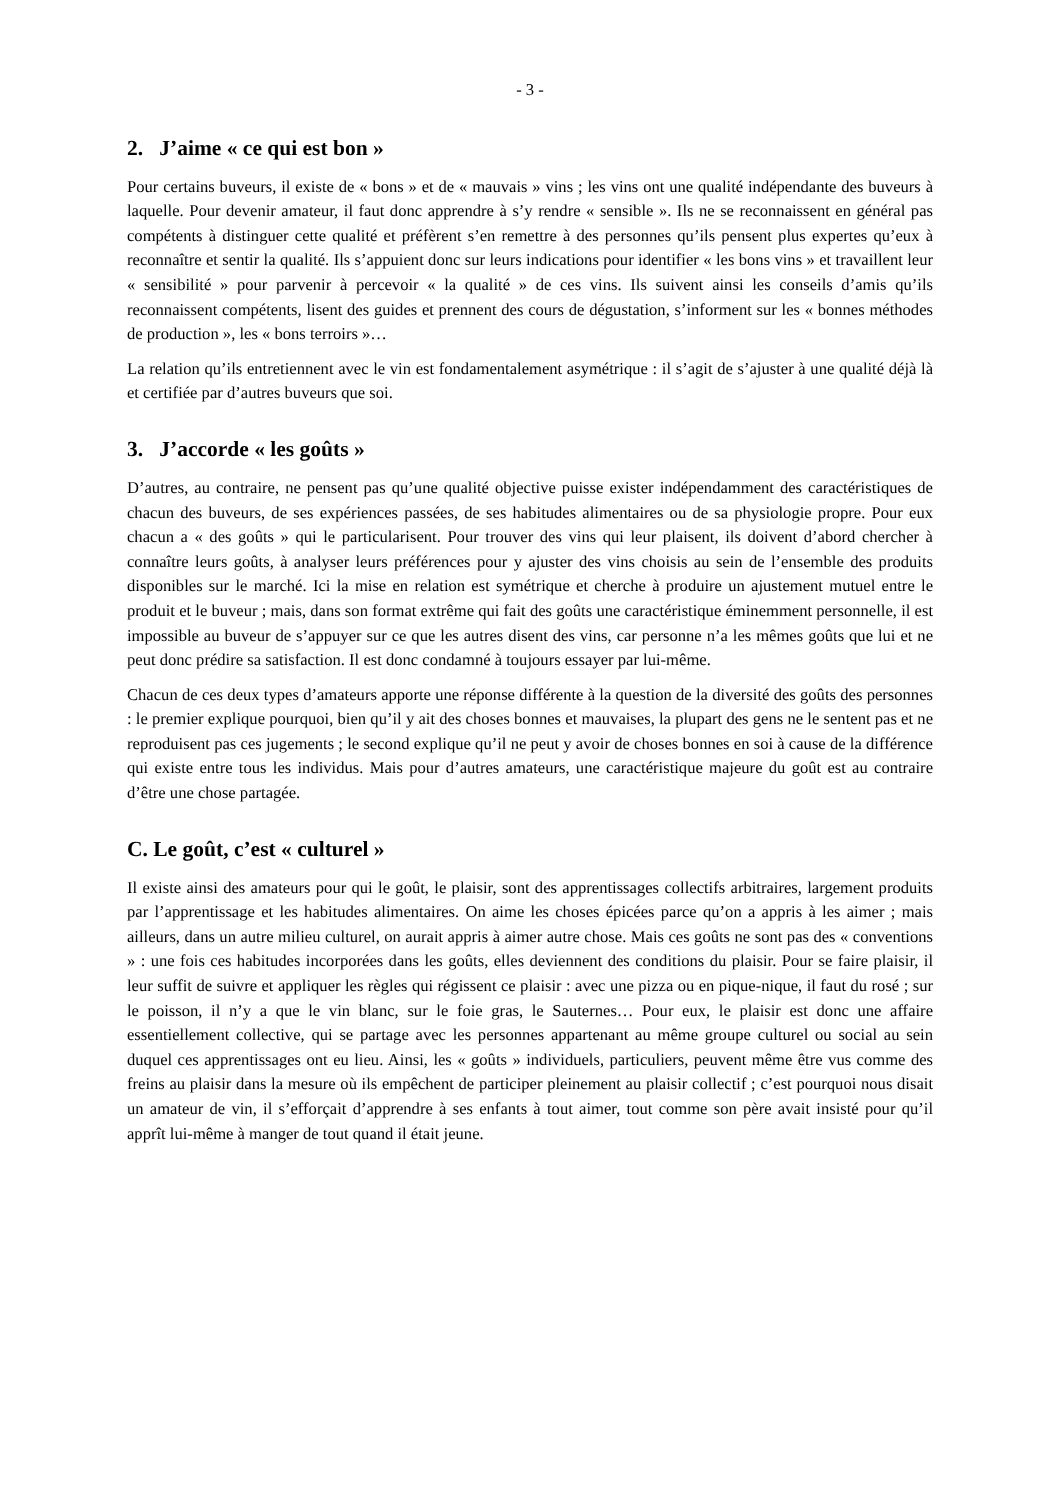- 3 -
2. J’aime « ce qui est bon »
Pour certains buveurs, il existe de « bons » et de « mauvais » vins ; les vins ont une qualité indépendante des buveurs à laquelle. Pour devenir amateur, il faut donc apprendre à s’y rendre « sensible ». Ils ne se reconnaissent en général pas compétents à distinguer cette qualité et préfèrent s’en remettre à des personnes qu’ils pensent plus expertes qu’eux à reconnaître et sentir la qualité. Ils s’appuient donc sur leurs indications pour identifier « les bons vins » et travaillent leur « sensibilité » pour parvenir à percevoir « la qualité » de ces vins. Ils suivent ainsi les conseils d’amis qu’ils reconnaissent compétents, lisent des guides et prennent des cours de dégustation, s’informent sur les « bonnes méthodes de production », les « bons terroirs »…
La relation qu’ils entretiennent avec le vin est fondamentalement asymétrique : il s’agit de s’ajuster à une qualité déjà là et certifiée par d’autres buveurs que soi.
3. J’accorde « les goûts »
D’autres, au contraire, ne pensent pas qu’une qualité objective puisse exister indépendamment des caractéristiques de chacun des buveurs, de ses expériences passées, de ses habitudes alimentaires ou de sa physiologie propre. Pour eux chacun a « des goûts » qui le particularisent. Pour trouver des vins qui leur plaisent, ils doivent d’abord chercher à connaître leurs goûts, à analyser leurs préférences pour y ajuster des vins choisis au sein de l’ensemble des produits disponibles sur le marché. Ici la mise en relation est symétrique et cherche à produire un ajustement mutuel entre le produit et le buveur ; mais, dans son format extrême qui fait des goûts une caractéristique éminemment personnelle, il est impossible au buveur de s’appuyer sur ce que les autres disent des vins, car personne n’a les mêmes goûts que lui et ne peut donc prédire sa satisfaction. Il est donc condamné à toujours essayer par lui-même.
Chacun de ces deux types d’amateurs apporte une réponse différente à la question de la diversité des goûts des personnes : le premier explique pourquoi, bien qu’il y ait des choses bonnes et mauvaises, la plupart des gens ne le sentent pas et ne reproduisent pas ces jugements ; le second explique qu’il ne peut y avoir de choses bonnes en soi à cause de la différence qui existe entre tous les individus. Mais pour d’autres amateurs, une caractéristique majeure du goût est au contraire d’être une chose partagée.
C. Le goût, c’est « culturel »
Il existe ainsi des amateurs pour qui le goût, le plaisir, sont des apprentissages collectifs arbitraires, largement produits par l’apprentissage et les habitudes alimentaires. On aime les choses épicées parce qu’on a appris à les aimer ; mais ailleurs, dans un autre milieu culturel, on aurait appris à aimer autre chose. Mais ces goûts ne sont pas des « conventions » : une fois ces habitudes incorporées dans les goûts, elles deviennent des conditions du plaisir. Pour se faire plaisir, il leur suffit de suivre et appliquer les règles qui régissent ce plaisir : avec une pizza ou en pique-nique, il faut du rosé ; sur le poisson, il n’y a que le vin blanc, sur le foie gras, le Sauternes… Pour eux, le plaisir est donc une affaire essentiellement collective, qui se partage avec les personnes appartenant au même groupe culturel ou social au sein duquel ces apprentissages ont eu lieu. Ainsi, les « goûts » individuels, particuliers, peuvent même être vus comme des freins au plaisir dans la mesure où ils empêchent de participer pleinement au plaisir collectif ; c’est pourquoi nous disait un amateur de vin, il s’efforçait d’apprendre à ses enfants à tout aimer, tout comme son père avait insisté pour qu’il apprît lui-même à manger de tout quand il était jeune.